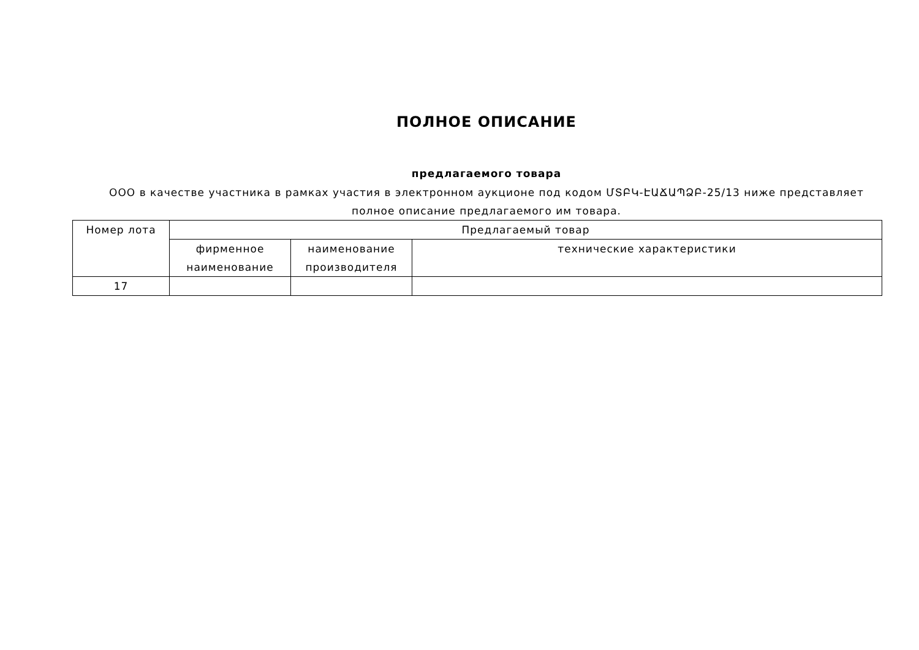ПОЛНОЕ ОПИСАНИЕ
предлагаемого товара
ООО в качестве участника в рамках участия в электронном аукционе под кодом ՄՏԲԿ-ԷԱՃԱՊՁԲ-25/13 ниже представляет полное описание предлагаемого им товара.
| Номер лота | Предлагаемый товар | | |
| --- | --- | --- | --- |
| | фирменное наименование | наименование производителя | технические характеристики |
| 17 | | | |